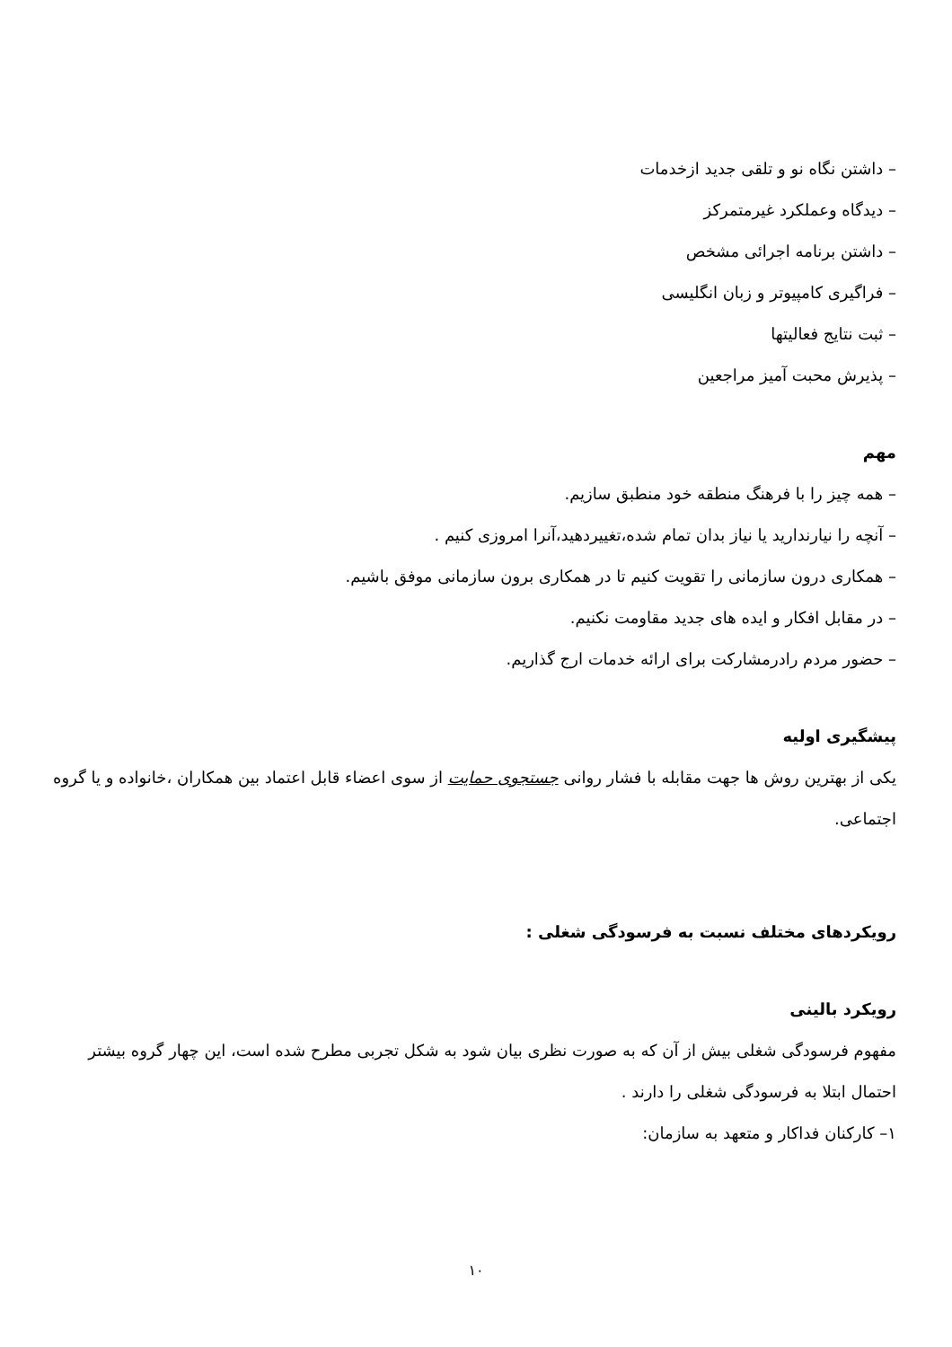– داشتن نگاه نو و تلقی جدید ازخدمات
– دیدگاه وعملکرد غیرمتمرکز
– داشتن برنامه اجرائی مشخص
– فراگیری کامپیوتر و زبان انگلیسی
– ثبت نتایج فعالیتها
– پذیرش محبت آمیز مراجعین
مهم
– همه چیز را با فرهنگ منطقه خود منطبق سازیم.
– آنچه را نیارندارید یا نیاز بدان تمام شده،تغییردهید،آنرا امروزی کنیم .
– همکاری درون سازمانی را تقویت کنیم تا در همکاری برون سازمانی موفق باشیم.
– در مقابل افکار و ایده های جدید مقاومت نکنیم.
– حضور مردم رادرمشارکت برای ارائه خدمات ارج گذاریم.
پیشگیری اولیه
یکی از بهترین روش ها جهت مقابله با فشار روانی جستجوی حمایت از سوی اعضاء قابل اعتماد بین همکاران ،خانواده و یا گروه اجتماعی.
رویکردهای مختلف نسبت به فرسودگی شغلی :
رویکرد بالینی
مفهوم فرسودگی شغلی بیش از آن که به صورت نظری بیان شود به شکل تجربی مطرح شده است، این چهار گروه بیشتر احتمال ابتلا به فرسودگی شغلی را دارند .
۱– کارکنان فداکار و متعهد به سازمان:
۱۰